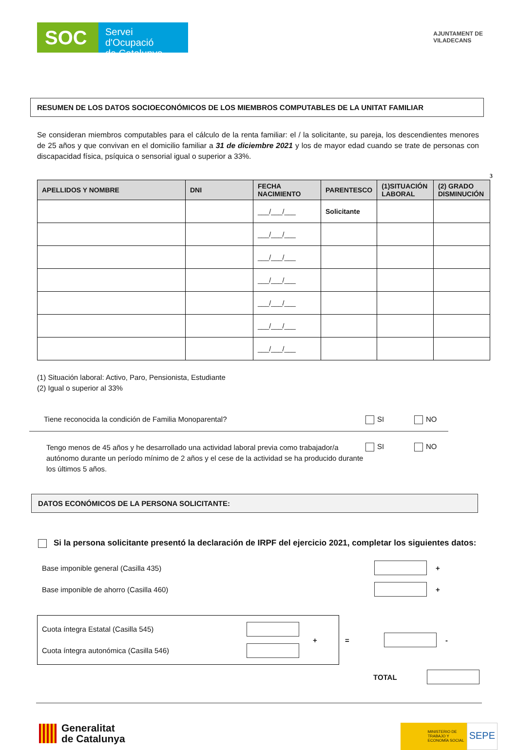SOC
Servei d'Ocupació
de Catalunya
AJUNTAMENT DE
VILADECANS
RESUMEN DE LOS DATOS SOCIOECONÓMICOS DE LOS MIEMBROS COMPUTABLES DE LA UNITAT FAMILIAR
Se consideran miembros computables para el cálculo de la renta familiar: el / la solicitante, su pareja, los descendientes menores de 25 años y que convivan en el domicilio familiar a 31 de diciembre 2021 y los de mayor edad cuando se trate de personas con discapacidad física, psíquica o sensorial igual o superior a 33%.
3
| APELLIDOS Y NOMBRE | DNI | FECHA NACIMIENTO | PARENTESCO | (1)SITUACIÓN LABORAL | (2) GRADO DISMINUCIÓN |
| --- | --- | --- | --- | --- | --- |
| | | ___/___/___ | Solicitante | | |
| | | ___/___/___ | | | |
| | | ___/___/___ | | | |
| | | ___/___/___ | | | |
| | | ___/___/___ | | | |
| | | ___/___/___ | | | |
| | | ___/___/___ | | | |
(1) Situación laboral: Activo, Paro, Pensionista, Estudiante
(2) Igual o superior al 33%
Tiene reconocida la condición de Familia Monoparental? SI NO
Tengo menos de 45 años y he desarrollado una actividad laboral previa como trabajador/a autónomo durante un período mínimo de 2 años y el cese de la actividad se ha producido durante los últimos 5 años. SI NO
DATOS ECONÓMICOS DE LA PERSONA SOLICITANTE:
Si la persona solicitante presentó la declaración de IRPF del ejercicio 2021, completar los siguientes datos:
Base imponible general (Casilla 435) +
Base imponible de ahorro (Casilla 460) +
Cuota íntegra Estatal (Casilla 545)
Cuota íntegra autonómica (Casilla 546)
+
= -
TOTAL
Generalitat
de Catalunya
MINISTERIO DE TRABAJO Y ECONOMÍA SOCIAL
SEPE